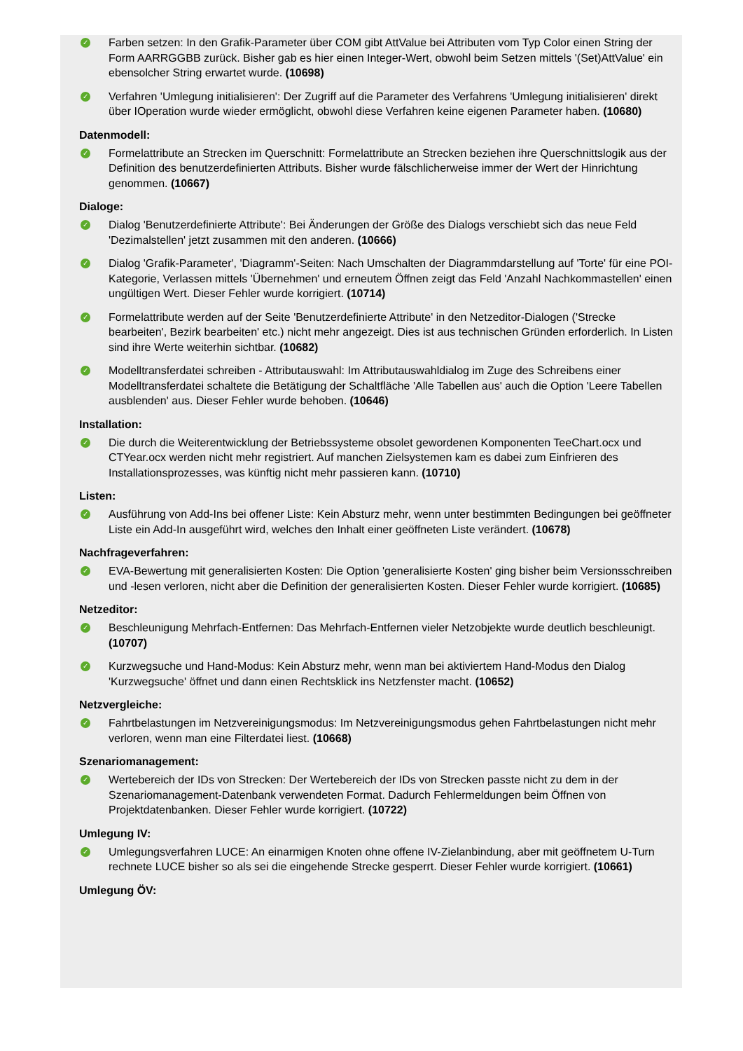✓
Farben setzen: In den Grafik-Parameter über COM gibt AttValue bei Attributen vom Typ Color einen String der Form AARRGGBB zurück. Bisher gab es hier einen Integer-Wert, obwohl beim Setzen mittels '(Set)AttValue' ein ebensolcher String erwartet wurde. (10698)
✓
Verfahren 'Umlegung initialisieren': Der Zugriff auf die Parameter des Verfahrens 'Umlegung initialisieren' direkt über IOperation wurde wieder ermöglicht, obwohl diese Verfahren keine eigenen Parameter haben. (10680)
Datenmodell:
✓
Formelattribute an Strecken im Querschnitt: Formelattribute an Strecken beziehen ihre Querschnittslogik aus der Definition des benutzerdefinierten Attributs. Bisher wurde fälschlicherweise immer der Wert der Hinrichtung genommen. (10667)
Dialoge:
✓
Dialog 'Benutzerdefinierte Attribute': Bei Änderungen der Größe des Dialogs verschiebt sich das neue Feld 'Dezimalstellen' jetzt zusammen mit den anderen. (10666)
✓
Dialog 'Grafik-Parameter', 'Diagramm'-Seiten: Nach Umschalten der Diagrammdarstellung auf 'Torte' für eine POI-Kategorie, Verlassen mittels 'Übernehmen' und erneutem Öffnen zeigt das Feld 'Anzahl Nachkommastellen' einen ungültigen Wert. Dieser Fehler wurde korrigiert. (10714)
✓
Formelattribute werden auf der Seite 'Benutzerdefinierte Attribute' in den Netzeditor-Dialogen ('Strecke bearbeiten', Bezirk bearbeiten' etc.) nicht mehr angezeigt. Dies ist aus technischen Gründen erforderlich. In Listen sind ihre Werte weiterhin sichtbar. (10682)
✓
Modelltransferdatei schreiben - Attributauswahl: Im Attributauswahldialog im Zuge des Schreibens einer Modelltransferdatei schaltete die Betätigung der Schaltfläche 'Alle Tabellen aus' auch die Option 'Leere Tabellen ausblenden' aus. Dieser Fehler wurde behoben. (10646)
Installation:
✓
Die durch die Weiterentwicklung der Betriebssysteme obsolet gewordenen Komponenten TeeChart.ocx und CTYear.ocx werden nicht mehr registriert. Auf manchen Zielsystemen kam es dabei zum Einfrieren des Installationsprozesses, was künftig nicht mehr passieren kann. (10710)
Listen:
✓
Ausführung von Add-Ins bei offener Liste: Kein Absturz mehr, wenn unter bestimmten Bedingungen bei geöffneter Liste ein Add-In ausgeführt wird, welches den Inhalt einer geöffneten Liste verändert. (10678)
Nachfrageverfahren:
✓
EVA-Bewertung mit generalisierten Kosten: Die Option 'generalisierte Kosten' ging bisher beim Versionsschreiben und -lesen verloren, nicht aber die Definition der generalisierten Kosten. Dieser Fehler wurde korrigiert. (10685)
Netzeditor:
✓
Beschleunigung Mehrfach-Entfernen: Das Mehrfach-Entfernen vieler Netzobjekte wurde deutlich beschleunigt. (10707)
✓
Kurzwegsuche und Hand-Modus: Kein Absturz mehr, wenn man bei aktiviertem Hand-Modus den Dialog 'Kurzwegsuche' öffnet und dann einen Rechtsklick ins Netzfenster macht. (10652)
Netzvergleiche:
✓
Fahrtbelastungen im Netzvereinigungsmodus: Im Netzvereinigungsmodus gehen Fahrtbelastungen nicht mehr verloren, wenn man eine Filterdatei liest. (10668)
Szenariomanagement:
✓
Wertebereich der IDs von Strecken: Der Wertebereich der IDs von Strecken passte nicht zu dem in der Szenariomanagement-Datenbank verwendeten Format. Dadurch Fehlermeldungen beim Öffnen von Projektdatenbanken. Dieser Fehler wurde korrigiert. (10722)
Umlegung IV:
✓
Umlegungsverfahren LUCE: An einarmigen Knoten ohne offene IV-Zielanbindung, aber mit geöffnetem U-Turn rechnete LUCE bisher so als sei die eingehende Strecke gesperrt. Dieser Fehler wurde korrigiert. (10661)
Umlegung ÖV: